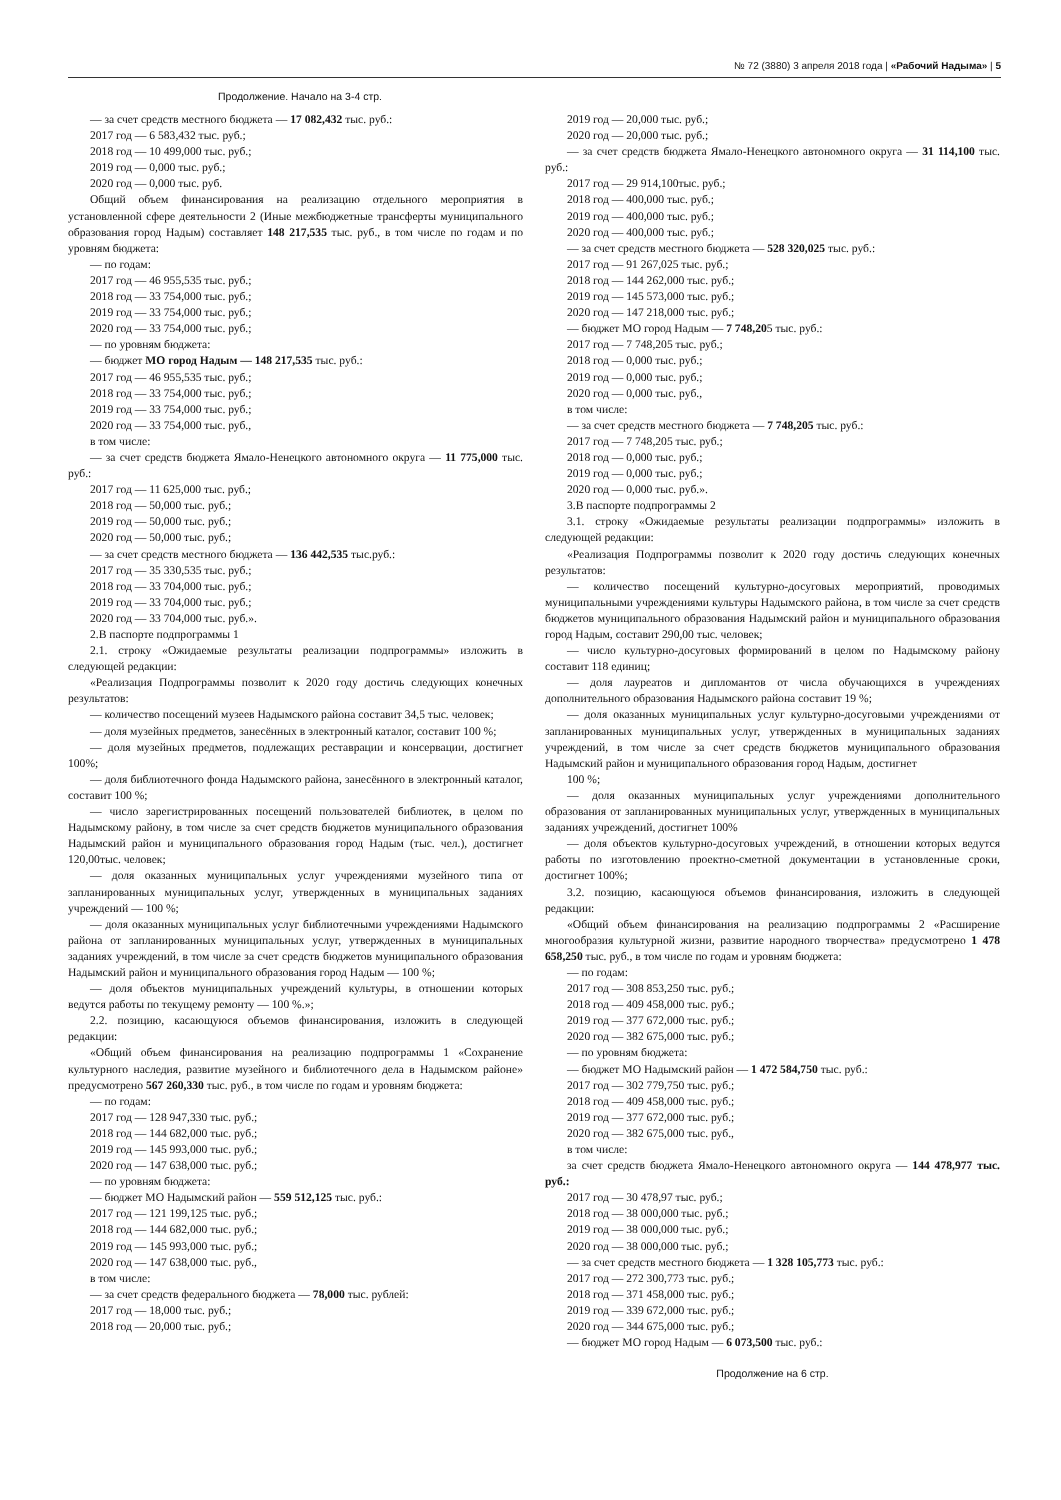№ 72 (3880) 3 апреля 2018 года | «Рабочий Надыма» | 5
Продолжение. Начало на 3-4 стр.
— за счет средств местного бюджета — 17 082,432 тыс. руб.:
2017 год — 6 583,432 тыс. руб.;
2018 год — 10 499,000 тыс. руб.;
2019 год — 0,000 тыс. руб.;
2020 год — 0,000 тыс. руб.
Общий объем финансирования на реализацию отдельного мероприятия в установленной сфере деятельности 2 (Иные межбюджетные трансферты муниципального образования город Надым) составляет 148 217,535 тыс. руб., в том числе по годам и по уровням бюджета:
— по годам:
2017 год — 46 955,535 тыс. руб.;
2018 год — 33 754,000 тыс. руб.;
2019 год — 33 754,000 тыс. руб.;
2020 год — 33 754,000 тыс. руб.;
— по уровням бюджета:
— бюджет МО город Надым — 148 217,535 тыс. руб.:
2017 год — 46 955,535 тыс. руб.;
2018 год — 33 754,000 тыс. руб.;
2019 год — 33 754,000 тыс. руб.;
2020 год — 33 754,000 тыс. руб.,
в том числе:
— за счет средств бюджета Ямало-Ненецкого автономного округа — 11 775,000 тыс. руб.:
2017 год — 11 625,000 тыс. руб.;
2018 год — 50,000 тыс. руб.;
2019 год — 50,000 тыс. руб.;
2020 год — 50,000 тыс. руб.;
— за счет средств местного бюджета — 136 442,535 тыс.руб.:
2017 год — 35 330,535 тыс. руб.;
2018 год — 33 704,000 тыс. руб.;
2019 год — 33 704,000 тыс. руб.;
2020 год — 33 704,000 тыс. руб.».
2.В паспорте подпрограммы 1
2.1. строку «Ожидаемые результаты реализации подпрограммы» изложить в следующей редакции:
«Реализация Подпрограммы позволит к 2020 году достичь следующих конечных результатов:
— количество посещений музеев Надымского района составит 34,5 тыс. человек;
— доля музейных предметов, занесённых в электронный каталог, составит 100 %;
— доля музейных предметов, подлежащих реставрации и консервации, достигнет 100%;
— доля библиотечного фонда Надымского района, занесённого в электронный каталог, составит 100 %;
— число зарегистрированных посещений пользователей библиотек, в целом по Надымскому району, в том числе за счет средств бюджетов муниципального образования Надымский район и муниципального образования город Надым (тыс. чел.), достигнет 120,00тыс. человек;
— доля оказанных муниципальных услуг учреждениями музейного типа от запланированных муниципальных услуг, утвержденных в муниципальных заданиях учреждений — 100 %;
— доля оказанных муниципальных услуг библиотечными учреждениями Надымского района от запланированных муниципальных услуг, утвержденных в муниципальных заданиях учреждений, в том числе за счет средств бюджетов муниципального образования Надымский район и муниципального образования город Надым — 100 %;
— доля объектов муниципальных учреждений культуры, в отношении которых ведутся работы по текущему ремонту — 100 %.»;
2.2. позицию, касающуюся объемов финансирования, изложить в следующей редакции:
«Общий объем финансирования на реализацию подпрограммы 1 «Сохранение культурного наследия, развитие музейного и библиотечного дела в Надымском районе» предусмотрено 567 260,330 тыс. руб., в том числе по годам и уровням бюджета:
— по годам:
2017 год — 128 947,330 тыс. руб.;
2018 год — 144 682,000 тыс. руб.;
2019 год — 145 993,000 тыс. руб.;
2020 год — 147 638,000 тыс. руб.;
— по уровням бюджета:
— бюджет МО Надымский район — 559 512,125 тыс. руб.:
2017 год — 121 199,125 тыс. руб.;
2018 год — 144 682,000 тыс. руб.;
2019 год — 145 993,000 тыс. руб.;
2020 год — 147 638,000 тыс. руб.,
в том числе:
— за счет средств федерального бюджета — 78,000 тыс. рублей:
2017 год — 18,000 тыс. руб.;
2018 год — 20,000 тыс. руб.;
2019 год — 20,000 тыс. руб.;
2020 год — 20,000 тыс. руб.;
— за счет средств бюджета Ямало-Ненецкого автономного округа — 31 114,100 тыс. руб.:
2017 год — 29 914,100тыс. руб.;
2018 год — 400,000 тыс. руб.;
2019 год — 400,000 тыс. руб.;
2020 год — 400,000 тыс. руб.;
— за счет средств местного бюджета — 528 320,025 тыс. руб.:
2017 год — 91 267,025 тыс. руб.;
2018 год — 144 262,000 тыс. руб.;
2019 год — 145 573,000 тыс. руб.;
2020 год — 147 218,000 тыс. руб.;
— бюджет МО город Надым — 7 748,205 тыс. руб.:
2017 год — 7 748,205 тыс. руб.;
2018 год — 0,000 тыс. руб.;
2019 год — 0,000 тыс. руб.;
2020 год — 0,000 тыс. руб.,
в том числе:
— за счет средств местного бюджета — 7 748,205 тыс. руб.:
2017 год — 7 748,205 тыс. руб.;
2018 год — 0,000 тыс. руб.;
2019 год — 0,000 тыс. руб.;
2020 год — 0,000 тыс. руб.».
3.В паспорте подпрограммы 2
3.1. строку «Ожидаемые результаты реализации подпрограммы» изложить в следующей редакции:
«Реализация Подпрограммы позволит к 2020 году достичь следующих конечных результатов:
— количество посещений культурно-досуговых мероприятий, проводимых муниципальными учреждениями культуры Надымского района, в том числе за счет средств бюджетов муниципального образования Надымский район и муниципального образования город Надым, составит 290,00 тыс. человек;
— число культурно-досуговых формирований в целом по Надымскому району составит 118 единиц;
— доля лауреатов и дипломантов от числа обучающихся в учреждениях дополнительного образования Надымского района составит 19 %;
— доля оказанных муниципальных услуг культурно-досуговыми учреждениями от запланированных муниципальных услуг, утвержденных в муниципальных заданиях учреждений, в том числе за счет средств бюджетов муниципального образования Надымский район и муниципального образования город Надым, достигнет
100 %;
— доля оказанных муниципальных услуг учреждениями дополнительного образования от запланированных муниципальных услуг, утвержденных в муниципальных заданиях учреждений, достигнет 100%
— доля объектов культурно-досуговых учреждений, в отношении которых ведутся работы по изготовлению проектно-сметной документации в установленные сроки, достигнет 100%;
3.2. позицию, касающуюся объемов финансирования, изложить в следующей редакции:
«Общий объем финансирования на реализацию подпрограммы 2 «Расширение многообразия культурной жизни, развитие народного творчества» предусмотрено 1 478 658,250 тыс. руб., в том числе по годам и уровням бюджета:
— по годам:
2017 год — 308 853,250 тыс. руб.;
2018 год — 409 458,000 тыс. руб.;
2019 год — 377 672,000 тыс. руб.;
2020 год — 382 675,000 тыс. руб.;
— по уровням бюджета:
— бюджет МО Надымский район — 1 472 584,750 тыс. руб.:
2017 год — 302 779,750 тыс. руб.;
2018 год — 409 458,000 тыс. руб.;
2019 год — 377 672,000 тыс. руб.;
2020 год — 382 675,000 тыс. руб.,
в том числе:
за счет средств бюджета Ямало-Ненецкого автономного округа — 144 478,977 тыс. руб.:
2017 год — 30 478,97 тыс. руб.;
2018 год — 38 000,000 тыс. руб.;
2019 год — 38 000,000 тыс. руб.;
2020 год — 38 000,000 тыс. руб.;
— за счет средств местного бюджета — 1 328 105,773 тыс. руб.:
2017 год — 272 300,773 тыс. руб.;
2018 год — 371 458,000 тыс. руб.;
2019 год — 339 672,000 тыс. руб.;
2020 год — 344 675,000 тыс. руб.;
— бюджет МО город Надым — 6 073,500 тыс. руб.:
Продолжение на 6 стр.